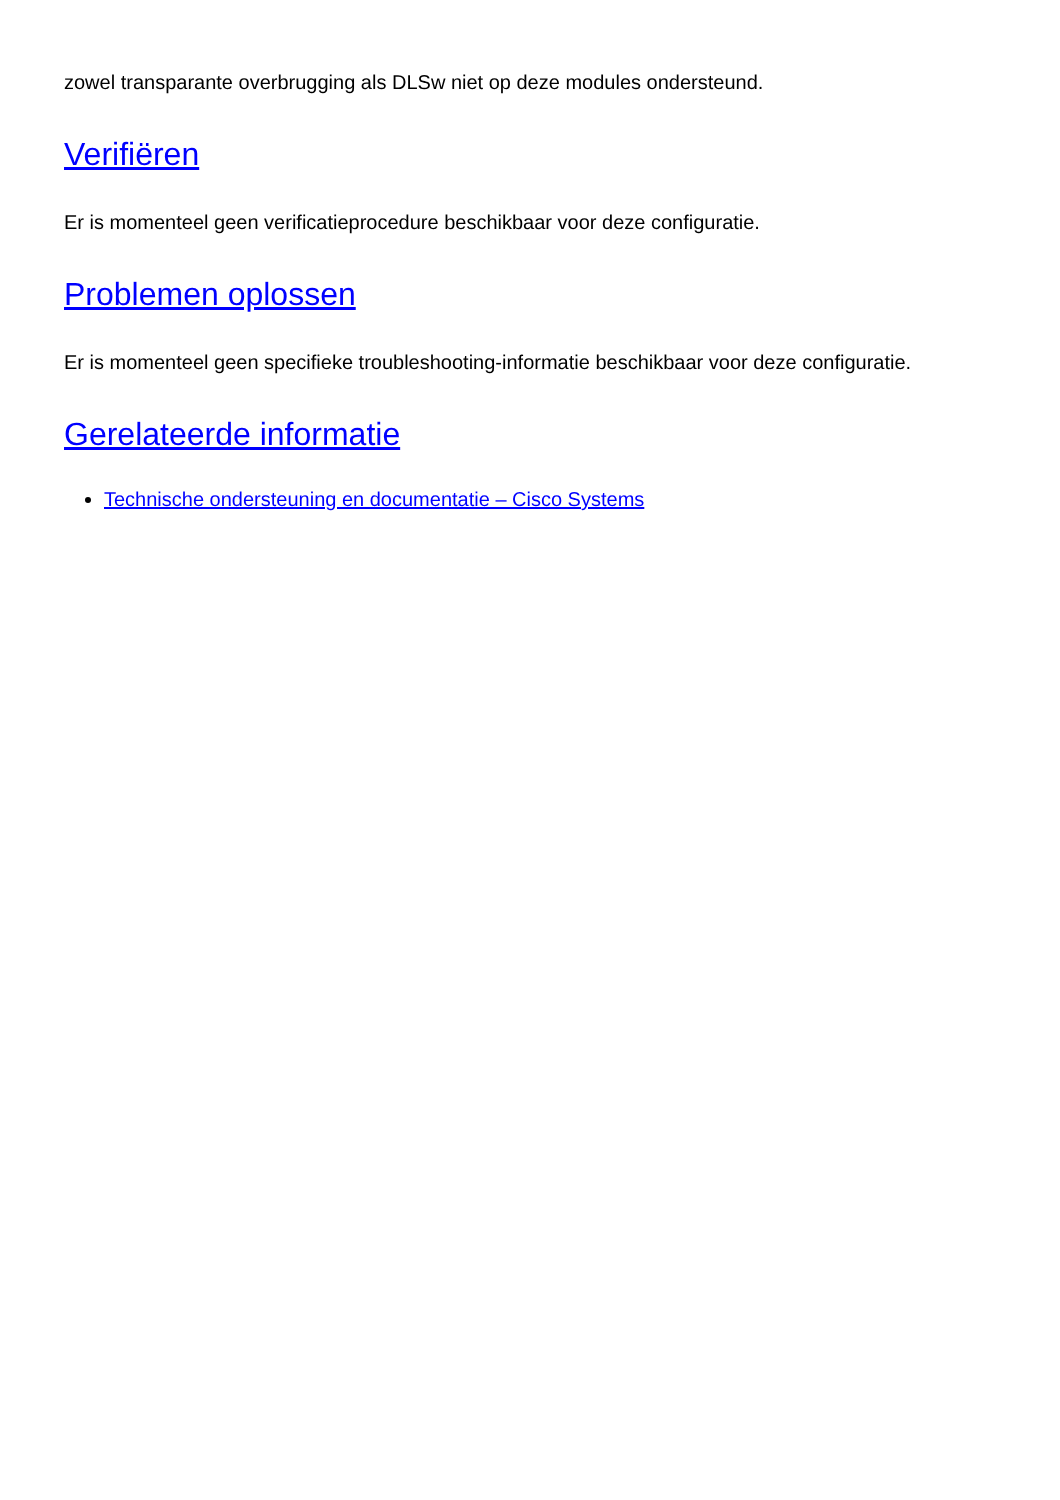zowel transparante overbrugging als DLSw niet op deze modules ondersteund.
Verifiëren
Er is momenteel geen verificatieprocedure beschikbaar voor deze configuratie.
Problemen oplossen
Er is momenteel geen specifieke troubleshooting-informatie beschikbaar voor deze configuratie.
Gerelateerde informatie
Technische ondersteuning en documentatie – Cisco Systems